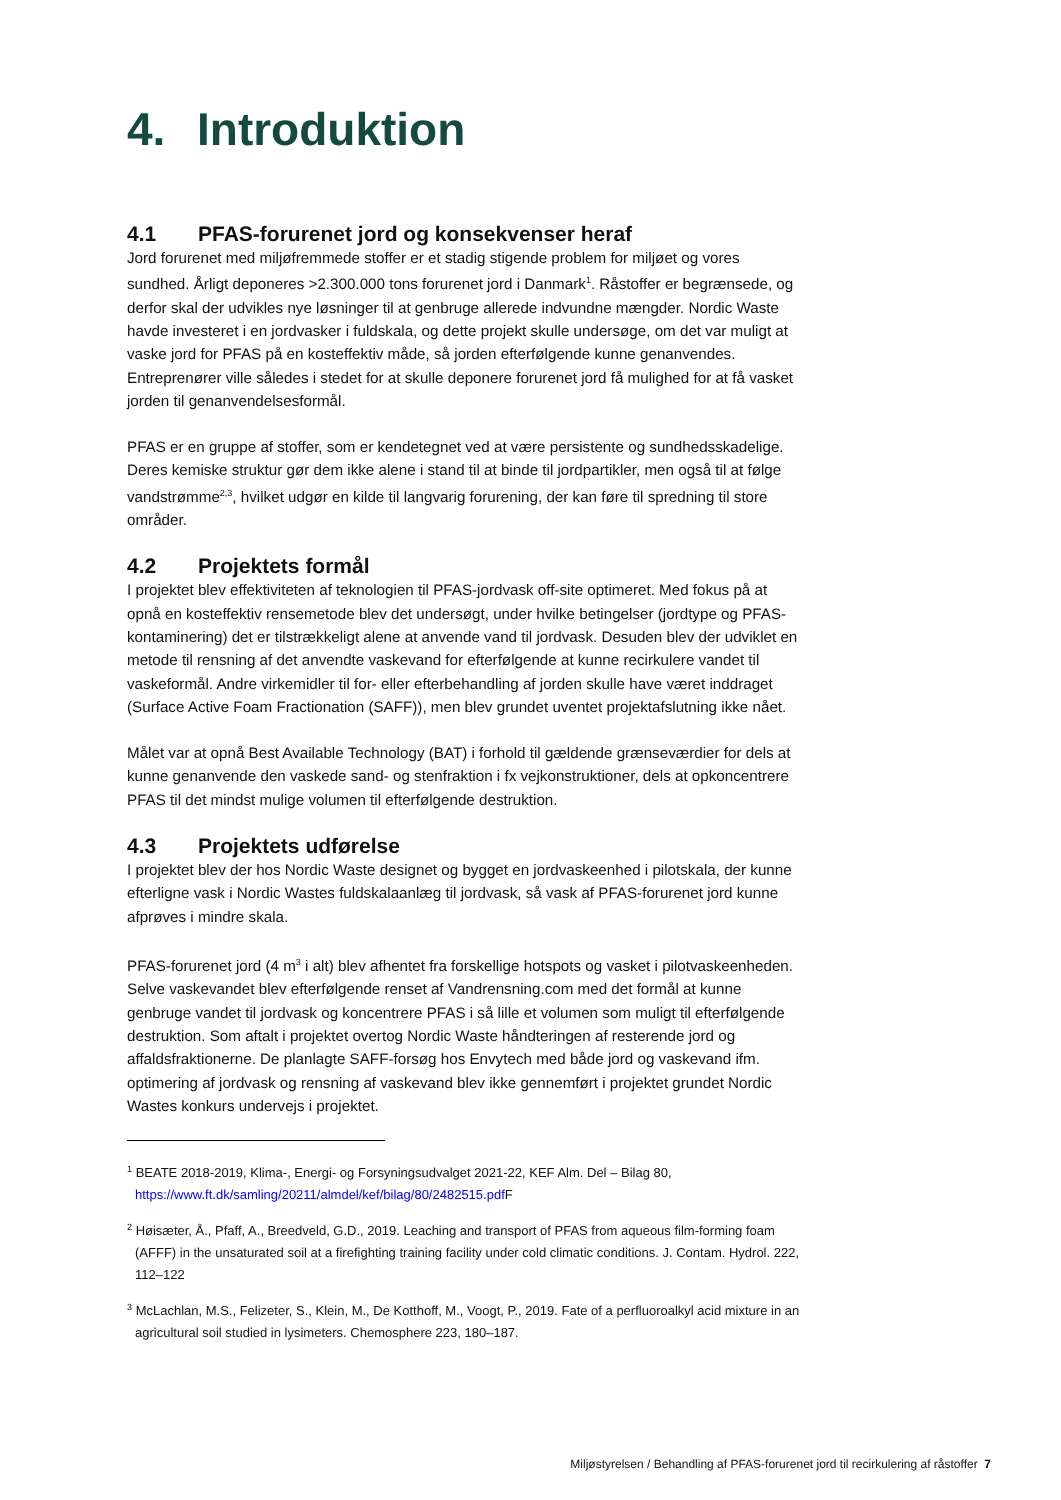4. Introduktion
4.1 PFAS-forurenet jord og konsekvenser heraf
Jord forurenet med miljøfremmede stoffer er et stadig stigende problem for miljøet og vores sundhed. Årligt deponeres >2.300.000 tons forurenet jord i Danmark<sup>1</sup>. Råstoffer er begrænsede, og derfor skal der udvikles nye løsninger til at genbruge allerede indvundne mængder. Nordic Waste havde investeret i en jordvasker i fuldskala, og dette projekt skulle undersøge, om det var muligt at vaske jord for PFAS på en kosteffektiv måde, så jorden efterfølgende kunne genanvendes. Entreprenører ville således i stedet for at skulle deponere forurenet jord få mulighed for at få vasket jorden til genanvendelsesformål.
PFAS er en gruppe af stoffer, som er kendetegnet ved at være persistente og sundhedsskadelige. Deres kemiske struktur gør dem ikke alene i stand til at binde til jordpartikler, men også til at følge vandstrømme<sup>2,3</sup>, hvilket udgør en kilde til langvarig forurening, der kan føre til spredning til store områder.
4.2 Projektets formål
I projektet blev effektiviteten af teknologien til PFAS-jordvask off-site optimeret. Med fokus på at opnå en kosteffektiv rensemetode blev det undersøgt, under hvilke betingelser (jordtype og PFAS-kontaminering) det er tilstrækkeligt alene at anvende vand til jordvask. Desuden blev der udviklet en metode til rensning af det anvendte vaskevand for efterfølgende at kunne recirkulere vandet til vaskeformål. Andre virkemidler til for- eller efterbehandling af jorden skulle have været inddraget (Surface Active Foam Fractionation (SAFF)), men blev grundet uventet projektafslutning ikke nået.
Målet var at opnå Best Available Technology (BAT) i forhold til gældende grænseværdier for dels at kunne genanvende den vaskede sand- og stenfraktion i fx vejkonstruktioner, dels at opkoncentrere PFAS til det mindst mulige volumen til efterfølgende destruktion.
4.3 Projektets udførelse
I projektet blev der hos Nordic Waste designet og bygget en jordvaskeenhed i pilotskala, der kunne efterligne vask i Nordic Wastes fuldskalaanlæg til jordvask, så vask af PFAS-forurenet jord kunne afprøves i mindre skala.
PFAS-forurenet jord (4 m<sup>3</sup> i alt) blev afhentet fra forskellige hotspots og vasket i pilotvaskeenheden. Selve vaskevandet blev efterfølgende renset af Vandrensning.com med det formål at kunne genbruge vandet til jordvask og koncentrere PFAS i så lille et volumen som muligt til efterfølgende destruktion. Som aftalt i projektet overtog Nordic Waste håndteringen af resterende jord og affaldsfraktionerne. De planlagte SAFF-forsøg hos Envytech med både jord og vaskevand ifm. optimering af jordvask og rensning af vaskevand blev ikke gennemført i projektet grundet Nordic Wastes konkurs undervejs i projektet.
<sup>1</sup> BEATE 2018-2019, Klima-, Energi- og Forsyningsudvalget 2021-22, KEF Alm. Del – Bilag 80, https://www.ft.dk/samling/20211/almdel/kef/bilag/80/2482515.pdf F
<sup>2</sup> Høisæter, Å., Pfaff, A., Breedveld, G.D., 2019. Leaching and transport of PFAS from aqueous film-forming foam (AFFF) in the unsaturated soil at a firefighting training facility under cold climatic conditions. J. Contam. Hydrol. 222, 112–122
<sup>3</sup> McLachlan, M.S., Felizeter, S., Klein, M., De Kotthoff, M., Voogt, P., 2019. Fate of a perfluoroalkyl acid mixture in an agricultural soil studied in lysimeters. Chemosphere 223, 180–187.
Miljøstyrelsen / Behandling af PFAS-forurenet jord til recirkulering af råstoffer 7